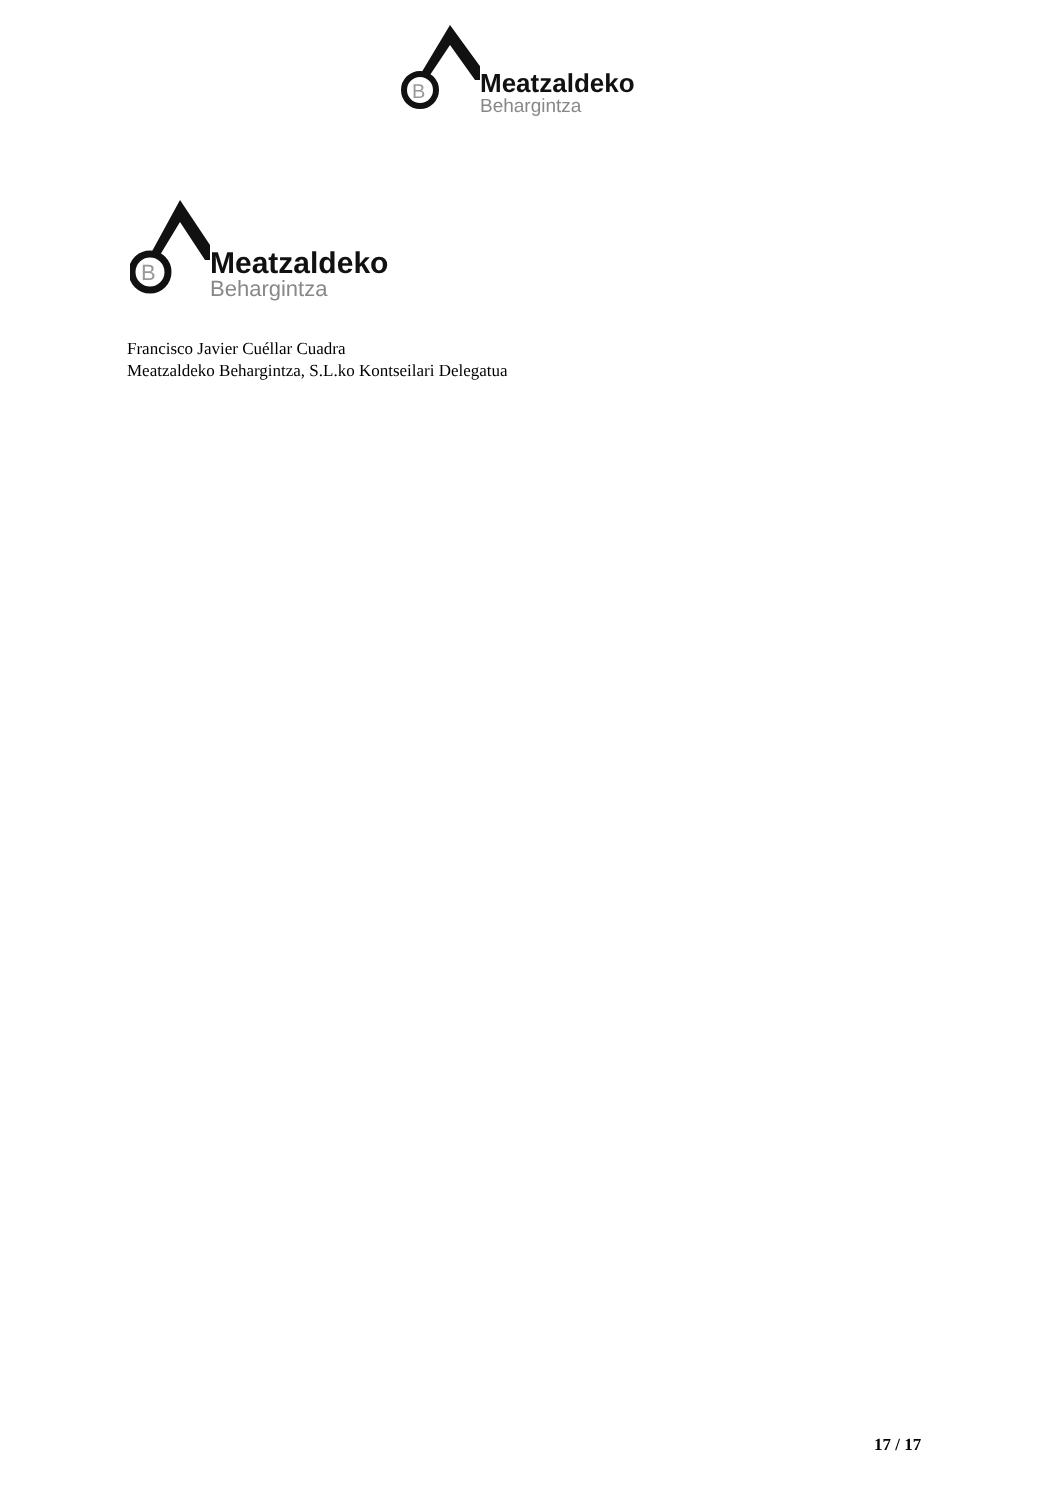B
Meatzaldeko
Behargintza
B
Meatzaldeko
Behargintza
Francisco Javier Cuéllar Cuadra
Meatzaldeko Behargintza, S.L.ko Kontseilari Delegatua
17 / 17